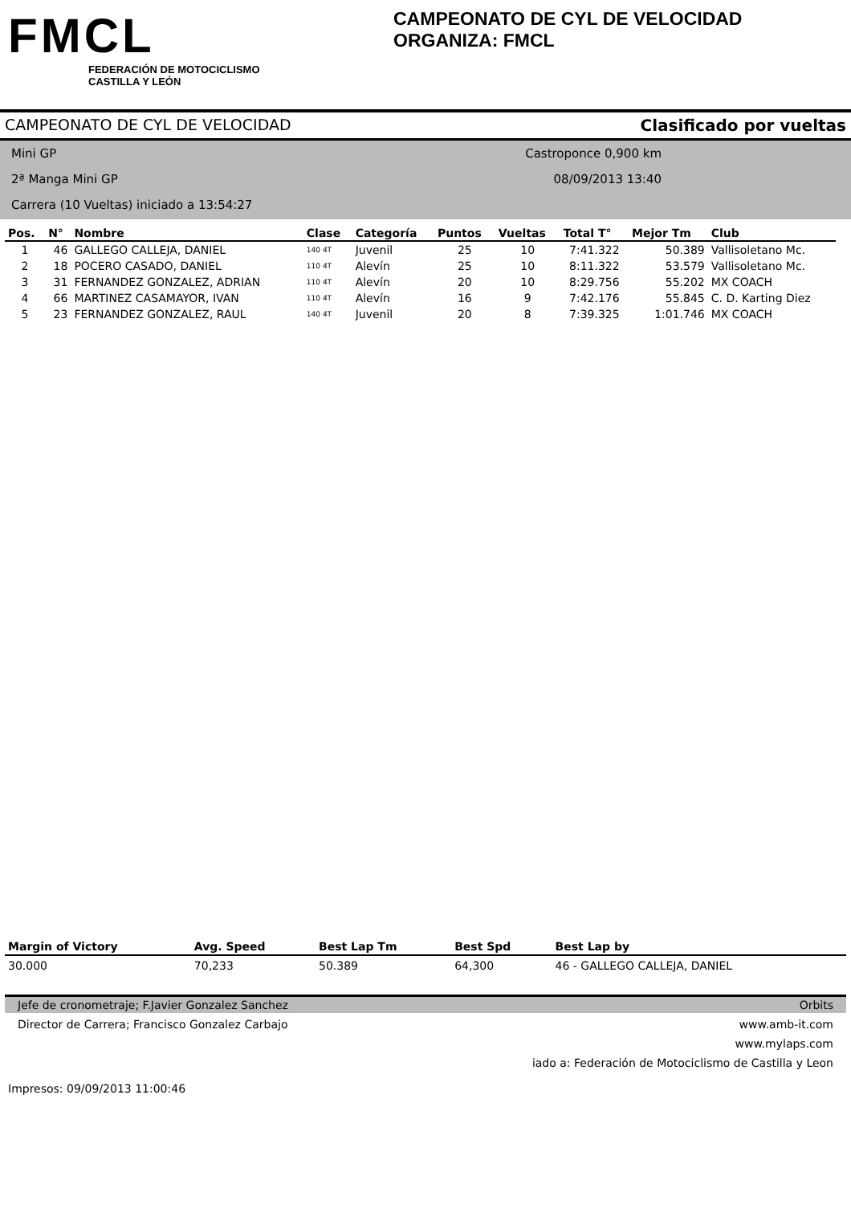FMCL
FEDERACIÓN DE MOTOCICLISMO
CASTILLA Y LEÓN
CAMPEONATO DE CYL DE VELOCIDAD
ORGANIZA: FMCL
CAMPEONATO DE CYL DE VELOCIDAD Clasificado por vueltas
Mini GP Castroponce 0,900 km
2ª Manga Mini GP 08/09/2013 13:40
Carrera (10 Vueltas) iniciado a 13:54:27
| Pos. | N° | Nombre | Clase | Categoría | Puntos | Vueltas | Total T° | Mejor Tm | Club |
| --- | --- | --- | --- | --- | --- | --- | --- | --- | --- |
| 1 | 46 | GALLEGO CALLEJA, DANIEL | 140 4T | Juvenil | 25 | 10 | 7:41.322 | 50.389 | Vallisoletano Mc. |
| 2 | 18 | POCERO CASADO, DANIEL | 110 4T | Alevín | 25 | 10 | 8:11.322 | 53.579 | Vallisoletano Mc. |
| 3 | 31 | FERNANDEZ GONZALEZ, ADRIAN | 110 4T | Alevín | 20 | 10 | 8:29.756 | 55.202 | MX COACH |
| 4 | 66 | MARTINEZ CASAMAYOR, IVAN | 110 4T | Alevín | 16 | 9 | 7:42.176 | 55.845 | C. D. Karting Diez |
| 5 | 23 | FERNANDEZ GONZALEZ, RAUL | 140 4T | Juvenil | 20 | 8 | 7:39.325 | 1:01.746 | MX COACH |
| Margin of Victory | Avg. Speed | Best Lap Tm | Best Spd | Best Lap by |
| --- | --- | --- | --- | --- |
| 30.000 | 70,233 | 50.389 | 64,300 | 46 - GALLEGO CALLEJA, DANIEL |
Jefe de cronometraje; F.Javier Gonzalez Sanchez Orbits
Director de Carrera; Francisco Gonzalez Carbajo www.amb-it.com
www.mylaps.com
iado a: Federación de Motociclismo de Castilla y Leon
Impresos: 09/09/2013 11:00:46